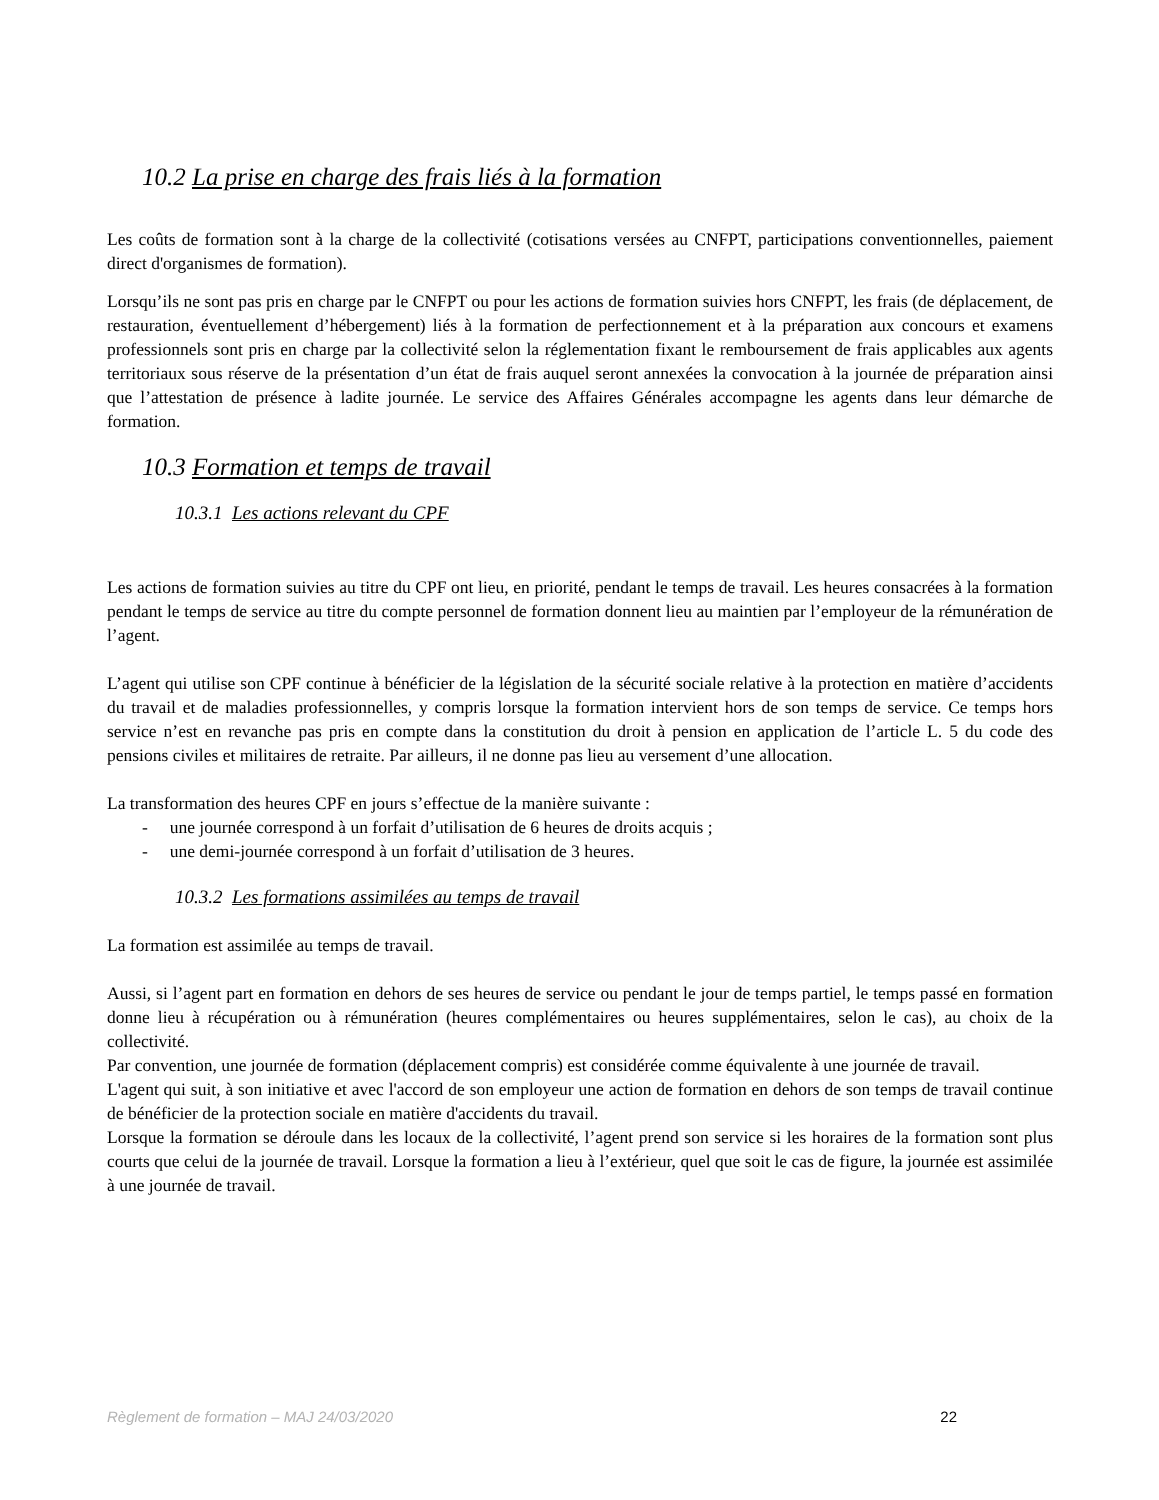10.2 La prise en charge des frais liés à la formation
Les coûts de formation sont à la charge de la collectivité (cotisations versées au CNFPT, participations conventionnelles, paiement direct d'organismes de formation).
Lorsqu’ils ne sont pas pris en charge par le CNFPT ou pour les actions de formation suivies hors CNFPT, les frais (de déplacement, de restauration, éventuellement d’hébergement) liés à la formation de perfectionnement et à la préparation aux concours et examens professionnels sont pris en charge par la collectivité selon la réglementation fixant le remboursement de frais applicables aux agents territoriaux sous réserve de la présentation d’un état de frais auquel seront annexées la convocation à la journée de préparation ainsi que l’attestation de présence à ladite journée. Le service des Affaires Générales accompagne les agents dans leur démarche de formation.
10.3 Formation et temps de travail
10.3.1 Les actions relevant du CPF
Les actions de formation suivies au titre du CPF ont lieu, en priorité, pendant le temps de travail. Les heures consacrées à la formation pendant le temps de service au titre du compte personnel de formation donnent lieu au maintien par l’employeur de la rémunération de l’agent.
L’agent qui utilise son CPF continue à bénéficier de la législation de la sécurité sociale relative à la protection en matière d’accidents du travail et de maladies professionnelles, y compris lorsque la formation intervient hors de son temps de service. Ce temps hors service n’est en revanche pas pris en compte dans la constitution du droit à pension en application de l’article L. 5 du code des pensions civiles et militaires de retraite. Par ailleurs, il ne donne pas lieu au versement d’une allocation.
La transformation des heures CPF en jours s’effectue de la manière suivante :
- une journée correspond à un forfait d’utilisation de 6 heures de droits acquis ;
- une demi-journée correspond à un forfait d’utilisation de 3 heures.
10.3.2 Les formations assimilées au temps de travail
La formation est assimilée au temps de travail.
Aussi, si l’agent part en formation en dehors de ses heures de service ou pendant le jour de temps partiel, le temps passé en formation donne lieu à récupération ou à rémunération (heures complémentaires ou heures supplémentaires, selon le cas), au choix de la collectivité.
Par convention, une journée de formation (déplacement compris) est considérée comme équivalente à une journée de travail.
L'agent qui suit, à son initiative et avec l'accord de son employeur une action de formation en dehors de son temps de travail continue de bénéficier de la protection sociale en matière d'accidents du travail.
Lorsque la formation se déroule dans les locaux de la collectivité, l’agent prend son service si les horaires de la formation sont plus courts que celui de la journée de travail. Lorsque la formation a lieu à l’extérieur, quel que soit le cas de figure, la journée est assimilée à une journée de travail.
Règlement de formation – MAJ 24/03/2020 22